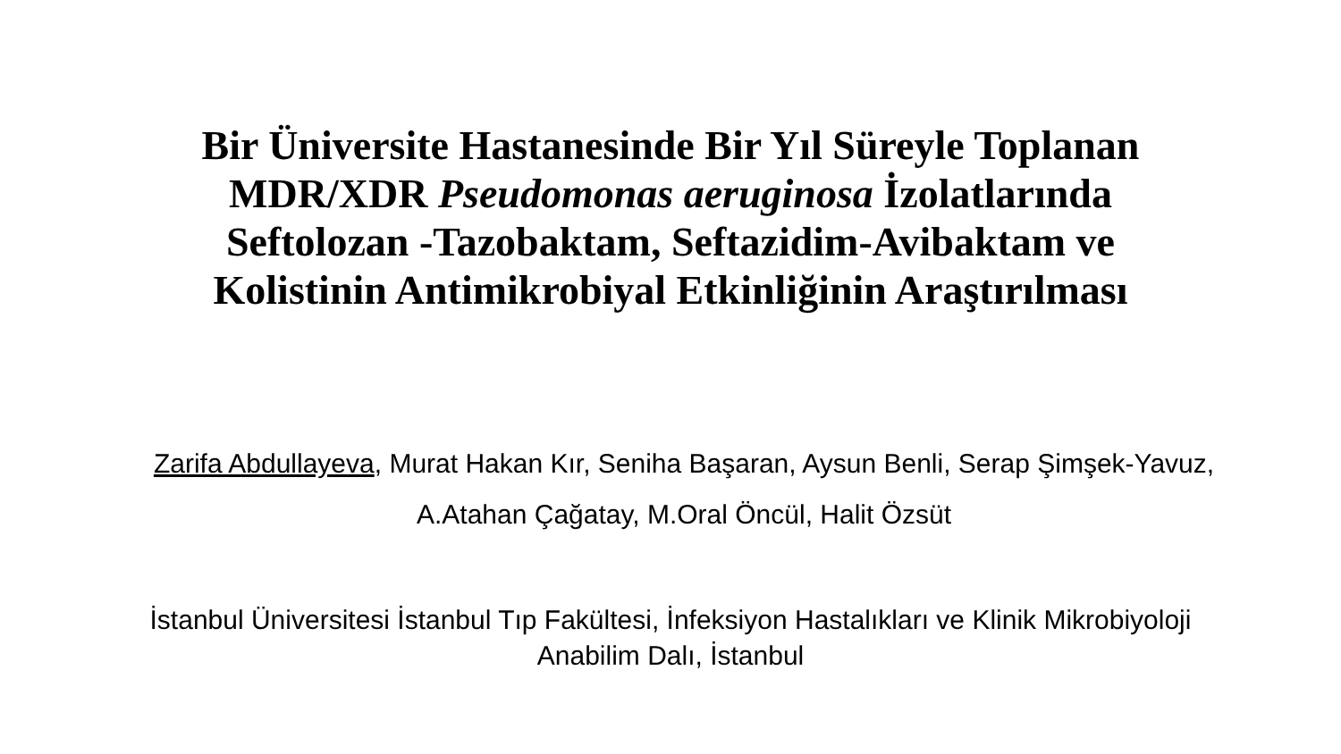Bir Üniversite Hastanesinde Bir Yıl Süreyle Toplanan
MDR/XDR Pseudomonas aeruginosa İzolatlarında
Seftolozan -Tazobaktam, Seftazidim-Avibaktam ve
Kolistinin Antimikrobiyal Etkinliğinin Araştırılması
Zarifa Abdullayeva, Murat Hakan Kır, Seniha Başaran, Aysun Benli, Serap Şimşek-Yavuz,
A.Atahan Çağatay, M.Oral Öncül, Halit Özsüt
İstanbul Üniversitesi İstanbul Tıp Fakültesi, İnfeksiyon Hastalıkları ve Klinik Mikrobiyoloji
Anabilim Dalı, İstanbul